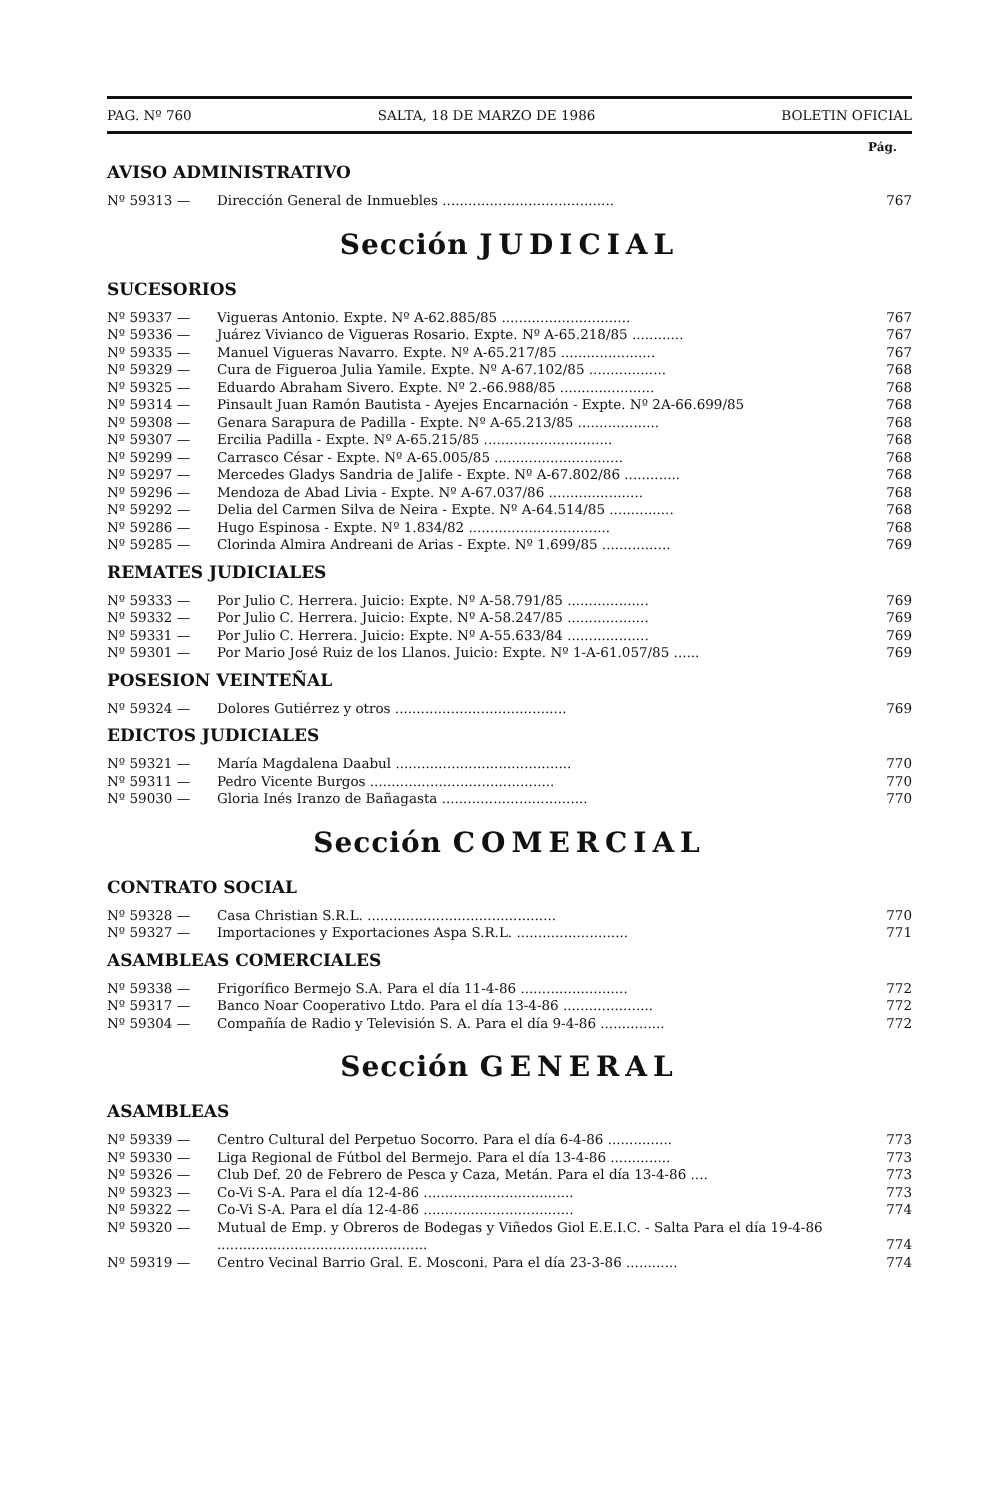PAG. Nº 760 SALTA, 18 DE MARZO DE 1986 BOLETIN OFICIAL
Pág.
AVISO ADMINISTRATIVO
| Nº 59313 — | Dirección General de Inmuebles ........................................ | 767 |
Sección JUDICIAL
SUCESORIOS
| Nº 59337 — | Vigueras Antonio. Expte. Nº A-62.885/85 .............................. | 767 |
| Nº 59336 — | Juárez Vivianco de Vigueras Rosario. Expte. Nº A-65.218/85 ............ | 767 |
| Nº 59335 — | Manuel Vigueras Navarro. Expte. Nº A-65.217/85 ...................... | 767 |
| Nº 59329 — | Cura de Figueroa Julia Yamile. Expte. Nº A-67.102/85 .................. | 768 |
| Nº 59325 — | Eduardo Abraham Sivero. Expte. Nº 2.-66.988/85 ...................... | 768 |
| Nº 59314 — | Pinsault Juan Ramón Bautista - Ayejes Encarnación - Expte. Nº 2A-66.699/85 | 768 |
| Nº 59308 — | Genara Sarapura de Padilla - Expte. Nº A-65.213/85 ................... | 768 |
| Nº 59307 — | Ercilia Padilla - Expte. Nº A-65.215/85 .............................. | 768 |
| Nº 59299 — | Carrasco César - Expte. Nº A-65.005/85 .............................. | 768 |
| Nº 59297 — | Mercedes Gladys Sandria de Jalife - Expte. Nº A-67.802/86 ............. | 768 |
| Nº 59296 — | Mendoza de Abad Livia - Expte. Nº A-67.037/86 ...................... | 768 |
| Nº 59292 — | Delia del Carmen Silva de Neira - Expte. Nº A-64.514/85 ............... | 768 |
| Nº 59286 — | Hugo Espinosa - Expte. Nº 1.834/82 ................................. | 768 |
| Nº 59285 — | Clorinda Almira Andreani de Arias - Expte. Nº 1.699/85 ................ | 769 |
REMATES JUDICIALES
| Nº 59333 — | Por Julio C. Herrera. Juicio: Expte. Nº A-58.791/85 ................... | 769 |
| Nº 59332 — | Por Julio C. Herrera. Juicio: Expte. Nº A-58.247/85 ................... | 769 |
| Nº 59331 — | Por Julio C. Herrera. Juicio: Expte. Nº A-55.633/84 ................... | 769 |
| Nº 59301 — | Por Mario José Ruiz de los Llanos. Juicio: Expte. Nº 1-A-61.057/85 ...... | 769 |
POSESION VEINTEÑAL
| Nº 59324 — | Dolores Gutiérrez y otros ........................................ | 769 |
EDICTOS JUDICIALES
| Nº 59321 — | María Magdalena Daabul ......................................... | 770 |
| Nº 59311 — | Pedro Vicente Burgos ........................................... | 770 |
| Nº 59030 — | Gloria Inés Iranzo de Bañagasta .................................. | 770 |
Sección COMERCIAL
CONTRATO SOCIAL
| Nº 59328 — | Casa Christian S.R.L. ............................................ | 770 |
| Nº 59327 — | Importaciones y Exportaciones Aspa S.R.L. .......................... | 771 |
ASAMBLEAS COMERCIALES
| Nº 59338 — | Frigorífico Bermejo S.A. Para el día 11-4-86 ......................... | 772 |
| Nº 59317 — | Banco Noar Cooperativo Ltdo. Para el día 13-4-86 ..................... | 772 |
| Nº 59304 — | Compañía de Radio y Televisión S. A. Para el día 9-4-86 ............... | 772 |
Sección GENERAL
ASAMBLEAS
| Nº 59339 — | Centro Cultural del Perpetuo Socorro. Para el día 6-4-86 ............... | 773 |
| Nº 59330 — | Liga Regional de Fútbol del Bermejo. Para el día 13-4-86 .............. | 773 |
| Nº 59326 — | Club Def. 20 de Febrero de Pesca y Caza, Metán. Para el día 13-4-86 .... | 773 |
| Nº 59323 — | Co-Vi S-A. Para el día 12-4-86 ................................... | 773 |
| Nº 59322 — | Co-Vi S-A. Para el día 12-4-86 ................................... | 774 |
| Nº 59320 — | Mutual de Emp. y Obreros de Bodegas y Viñedos Giol E.E.I.C. - Salta Para el día 19-4-86 ................................................. | 774 |
| Nº 59319 — | Centro Vecinal Barrio Gral. E. Mosconi. Para el día 23-3-86 ............ | 774 |